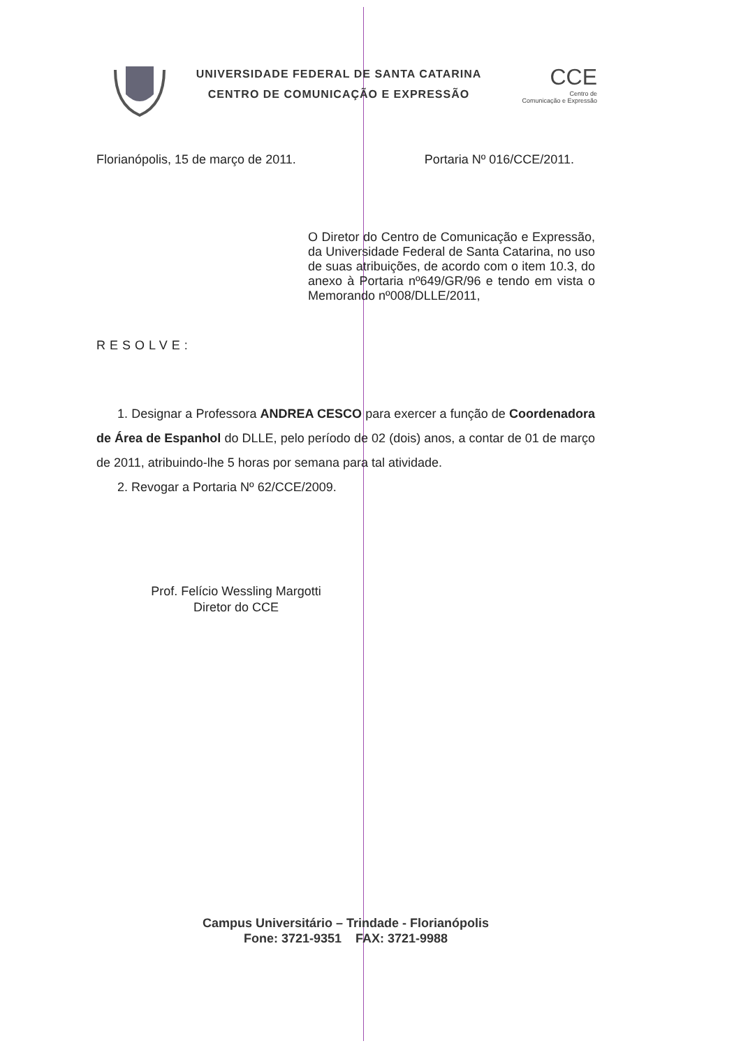UNIVERSIDADE FEDERAL DE SANTA CATARINA
CENTRO DE COMUNICAÇÃO E EXPRESSÃO
CCE
Centro de
Comunicação e Expressão
Florianópolis, 15 de março de 2011. Portaria Nº 016/CCE/2011.
O Diretor do Centro de Comunicação e Expressão, da Universidade Federal de Santa Catarina, no uso de suas atribuições, de acordo com o item 10.3, do anexo à Portaria nº649/GR/96 e tendo em vista o Memorando nº008/DLLE/2011,
RESOLVE:
1. Designar a Professora ANDREA CESCO para exercer a função de Coordenadora de Área de Espanhol do DLLE, pelo período de 02 (dois) anos, a contar de 01 de março de 2011, atribuindo-lhe 5 horas por semana para tal atividade.
2. Revogar a Portaria Nº 62/CCE/2009.
Prof. Felício Wessling Margotti
Diretor do CCE
Campus Universitário – Trindade - Florianópolis
Fone: 3721-9351 FAX: 3721-9988